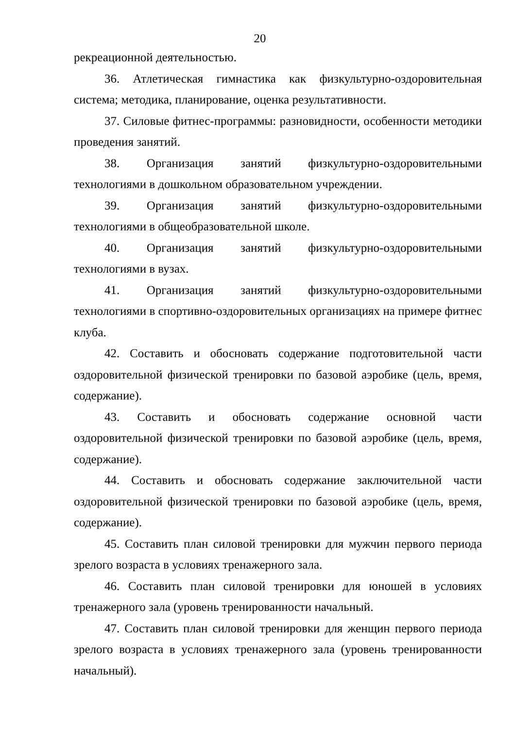20
рекреационной деятельностью.
36. Атлетическая гимнастика как физкультурно-оздоровительная система; методика, планирование, оценка результативности.
37. Силовые фитнес-программы: разновидности, особенности методики проведения занятий.
38. Организация занятий физкультурно-оздоровительными технологиями в дошкольном образовательном учреждении.
39. Организация занятий физкультурно-оздоровительными технологиями в общеобразовательной школе.
40. Организация занятий физкультурно-оздоровительными технологиями в вузах.
41. Организация занятий физкультурно-оздоровительными технологиями в спортивно-оздоровительных организациях на примере фитнес клуба.
42. Составить и обосновать содержание подготовительной части оздоровительной физической тренировки по базовой аэробике (цель, время, содержание).
43. Составить и обосновать содержание основной части оздоровительной физической тренировки по базовой аэробике (цель, время, содержание).
44. Составить и обосновать содержание заключительной части оздоровительной физической тренировки по базовой аэробике (цель, время, содержание).
45. Составить план силовой тренировки для мужчин первого периода зрелого возраста в условиях тренажерного зала.
46. Составить план силовой тренировки для юношей в условиях тренажерного зала (уровень тренированности начальный.
47. Составить план силовой тренировки для женщин первого периода зрелого возраста в условиях тренажерного зала (уровень тренированности начальный).